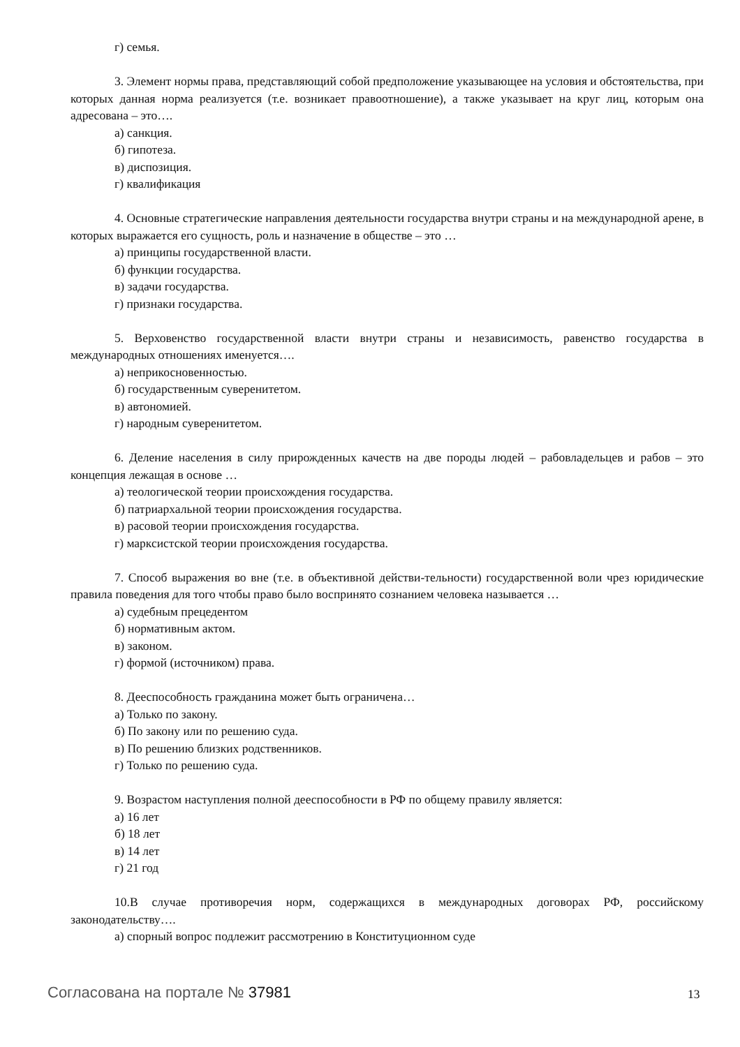г) семья.
3. Элемент нормы права, представляющий собой предположение указывающее на условия и обстоятельства, при которых данная норма реализуется (т.е. возникает правоотношение), а также указывает на круг лиц, которым она адресована – это….
а) санкция.
б) гипотеза.
в) диспозиция.
г) квалификация
4. Основные стратегические направления деятельности государства внутри страны и на международной арене, в которых выражается его сущность, роль и назначение в обществе – это …
а) принципы государственной власти.
б) функции государства.
в) задачи государства.
г) признаки государства.
5. Верховенство государственной власти внутри страны и независимость, равенство государства в международных отношениях именуется….
а) неприкосновенностью.
б) государственным суверенитетом.
в) автономией.
г) народным суверенитетом.
6. Деление населения в силу прирожденных качеств на две породы людей – рабовладельцев и рабов – это концепция лежащая в основе …
а) теологической теории происхождения государства.
б) патриархальной теории происхождения государства.
в) расовой теории происхождения государства.
г) марксистской теории происхождения государства.
7. Способ выражения во вне (т.е. в объективной действи-тельности) государственной воли чрез юридические правила поведения для того чтобы право было воспринято сознанием человека называется …
а) судебным прецедентом
б) нормативным актом.
в) законом.
г) формой (источником) права.
8. Дееспособность гражданина может быть ограничена…
а) Только по закону.
б) По закону или по решению суда.
в) По решению близких родственников.
г) Только по решению суда.
9. Возрастом наступления полной дееспособности в РФ по общему правилу является:
а) 16 лет
б) 18 лет
в) 14 лет
г) 21 год
10.В случае противоречия норм, содержащихся в международных договорах РФ, российскому законодательству….
а) спорный вопрос подлежит рассмотрению в Конституционном суде
Согласована на портале № 37981 13